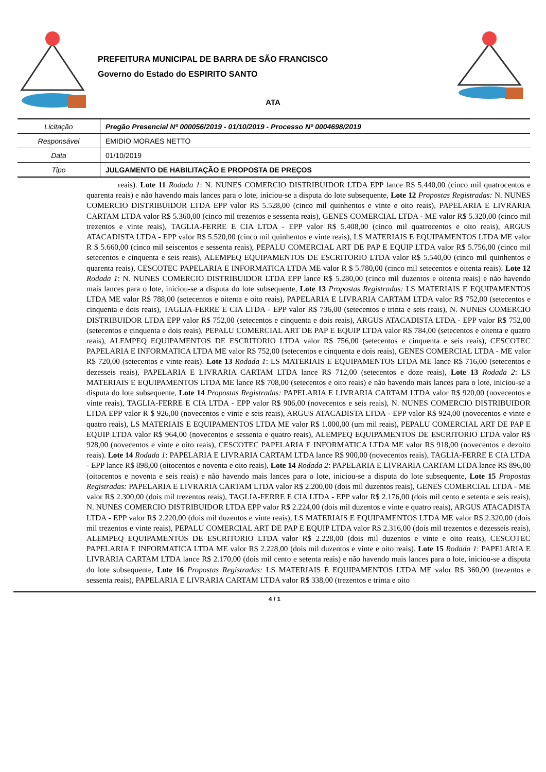PREFEITURA MUNICIPAL DE BARRA DE SÃO FRANCISCO
Governo do Estado do ESPIRITO SANTO
ATA
| Licitação | Pregão Presencial Nº 000056/2019 - 01/10/2019 - Processo Nº 0004698/2019 |
| Responsável | EMIDIO MORAES NETTO |
| Data | 01/10/2019 |
| Tipo | JULGAMENTO DE HABILITAÇÃO E PROPOSTA DE PREÇOS |
reais). Lote 11 Rodada 1: N. NUNES COMERCIO DISTRIBUIDOR LTDA EPP lance R$ 5.440,00 (cinco mil quatrocentos e quarenta reais) e não havendo mais lances para o lote, iniciou-se a disputa do lote subsequente, Lote 12 Propostas Registradas: N. NUNES COMERCIO DISTRIBUIDOR LTDA EPP valor R$ 5.528,00 (cinco mil quinhentos e vinte e oito reais), PAPELARIA E LIVRARIA CARTAM LTDA valor R$ 5.360,00 (cinco mil trezentos e sessenta reais), GENES COMERCIAL LTDA - ME valor R$ 5.320,00 (cinco mil trezentos e vinte reais), TAGLIA-FERRE E CIA LTDA - EPP valor R$ 5.408,00 (cinco mil quatrocentos e oito reais), ARGUS ATACADISTA LTDA - EPP valor R$ 5.520,00 (cinco mil quinhentos e vinte reais), LS MATERIAIS E EQUIPAMENTOS LTDA ME valor R $ 5.660,00 (cinco mil seiscentos e sessenta reais), PEPALU COMERCIAL ART DE PAP E EQUIP LTDA valor R$ 5.756,00 (cinco mil setecentos e cinquenta e seis reais), ALEMPEQ EQUIPAMENTOS DE ESCRITORIO LTDA valor R$ 5.540,00 (cinco mil quinhentos e quarenta reais), CESCOTEC PAPELARIA E INFORMATICA LTDA ME valor R $ 5.780,00 (cinco mil setecentos e oitenta reais). Lote 12 Rodada 1: N. NUNES COMERCIO DISTRIBUIDOR LTDA EPP lance R$ 5.280,00 (cinco mil duzentos e oitenta reais) e não havendo mais lances para o lote, iniciou-se a disputa do lote subsequente, Lote 13 Propostas Registradas: LS MATERIAIS E EQUIPAMENTOS LTDA ME valor R$ 788,00 (setecentos e oitenta e oito reais), PAPELARIA E LIVRARIA CARTAM LTDA valor R$ 752,00 (setecentos e cinquenta e dois reais), TAGLIA-FERRE E CIA LTDA - EPP valor R$ 736,00 (setecentos e trinta e seis reais), N. NUNES COMERCIO DISTRIBUIDOR LTDA EPP valor R$ 752,00 (setecentos e cinquenta e dois reais), ARGUS ATACADISTA LTDA - EPP valor R$ 752,00 (setecentos e cinquenta e dois reais), PEPALU COMERCIAL ART DE PAP E EQUIP LTDA valor R$ 784,00 (setecentos e oitenta e quatro reais), ALEMPEQ EQUIPAMENTOS DE ESCRITORIO LTDA valor R$ 756,00 (setecentos e cinquenta e seis reais), CESCOTEC PAPELARIA E INFORMATICA LTDA ME valor R$ 752,00 (setecentos e cinquenta e dois reais), GENES COMERCIAL LTDA - ME valor R$ 720,00 (setecentos e vinte reais). Lote 13 Rodada 1: LS MATERIAIS E EQUIPAMENTOS LTDA ME lance R$ 716,00 (setecentos e dezesseis reais), PAPELARIA E LIVRARIA CARTAM LTDA lance R$ 712,00 (setecentos e doze reais), Lote 13 Rodada 2: LS MATERIAIS E EQUIPAMENTOS LTDA ME lance R$ 708,00 (setecentos e oito reais) e não havendo mais lances para o lote, iniciou-se a disputa do lote subsequente, Lote 14 Propostas Registradas: PAPELARIA E LIVRARIA CARTAM LTDA valor R$ 920,00 (novecentos e vinte reais), TAGLIA-FERRE E CIA LTDA - EPP valor R$ 906,00 (novecentos e seis reais), N. NUNES COMERCIO DISTRIBUIDOR LTDA EPP valor R $ 926,00 (novecentos e vinte e seis reais), ARGUS ATACADISTA LTDA - EPP valor R$ 924,00 (novecentos e vinte e quatro reais), LS MATERIAIS E EQUIPAMENTOS LTDA ME valor R$ 1.000,00 (um mil reais), PEPALU COMERCIAL ART DE PAP E EQUIP LTDA valor R$ 964,00 (novecentos e sessenta e quatro reais), ALEMPEQ EQUIPAMENTOS DE ESCRITORIO LTDA valor R$ 928,00 (novecentos e vinte e oito reais), CESCOTEC PAPELARIA E INFORMATICA LTDA ME valor R$ 918,00 (novecentos e dezoito reais). Lote 14 Rodada 1: PAPELARIA E LIVRARIA CARTAM LTDA lance R$ 900,00 (novecentos reais), TAGLIA-FERRE E CIA LTDA - EPP lance R$ 898,00 (oitocentos e noventa e oito reais), Lote 14 Rodada 2: PAPELARIA E LIVRARIA CARTAM LTDA lance R$ 896,00 (oitocentos e noventa e seis reais) e não havendo mais lances para o lote, iniciou-se a disputa do lote subsequente, Lote 15 Propostas Registradas: PAPELARIA E LIVRARIA CARTAM LTDA valor R$ 2.200,00 (dois mil duzentos reais), GENES COMERCIAL LTDA - ME valor R$ 2.300,00 (dois mil trezentos reais), TAGLIA-FERRE E CIA LTDA - EPP valor R$ 2.176,00 (dois mil cento e setenta e seis reais), N. NUNES COMERCIO DISTRIBUIDOR LTDA EPP valor R$ 2.224,00 (dois mil duzentos e vinte e quatro reais), ARGUS ATACADISTA LTDA - EPP valor R$ 2.220,00 (dois mil duzentos e vinte reais), LS MATERIAIS E EQUIPAMENTOS LTDA ME valor R$ 2.320,00 (dois mil trezentos e vinte reais), PEPALU COMERCIAL ART DE PAP E EQUIP LTDA valor R$ 2.316,00 (dois mil trezentos e dezesseis reais), ALEMPEQ EQUIPAMENTOS DE ESCRITORIO LTDA valor R$ 2.228,00 (dois mil duzentos e vinte e oito reais), CESCOTEC PAPELARIA E INFORMATICA LTDA ME valor R$ 2.228,00 (dois mil duzentos e vinte e oito reais). Lote 15 Rodada 1: PAPELARIA E LIVRARIA CARTAM LTDA lance R$ 2.170,00 (dois mil cento e setenta reais) e não havendo mais lances para o lote, iniciou-se a disputa do lote subsequente, Lote 16 Propostas Registradas: LS MATERIAIS E EQUIPAMENTOS LTDA ME valor R$ 360,00 (trezentos e sessenta reais), PAPELARIA E LIVRARIA CARTAM LTDA valor R$ 338,00 (trezentos e trinta e oito
4 / 1